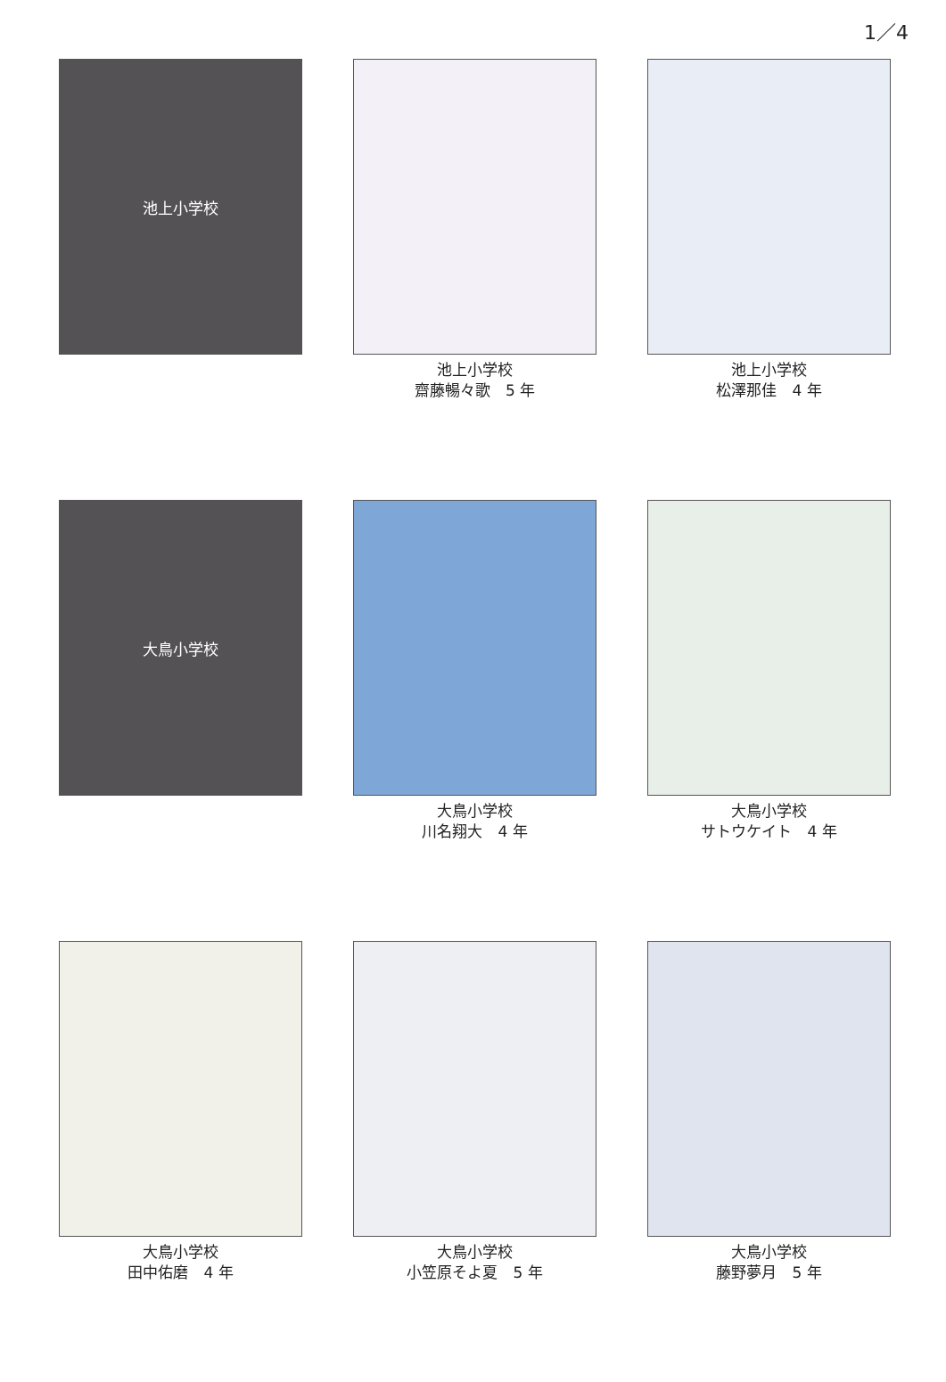1／4
池上小学校
池上小学校
齋藤暢々歌　5 年
池上小学校
松澤那佳　4 年
大鳥小学校
大鳥小学校
川名翔大　4 年
大鳥小学校
サトウケイト　4 年
大鳥小学校
田中佑磨　4 年
大鳥小学校
小笠原そよ夏　5 年
大鳥小学校
藤野夢月　5 年